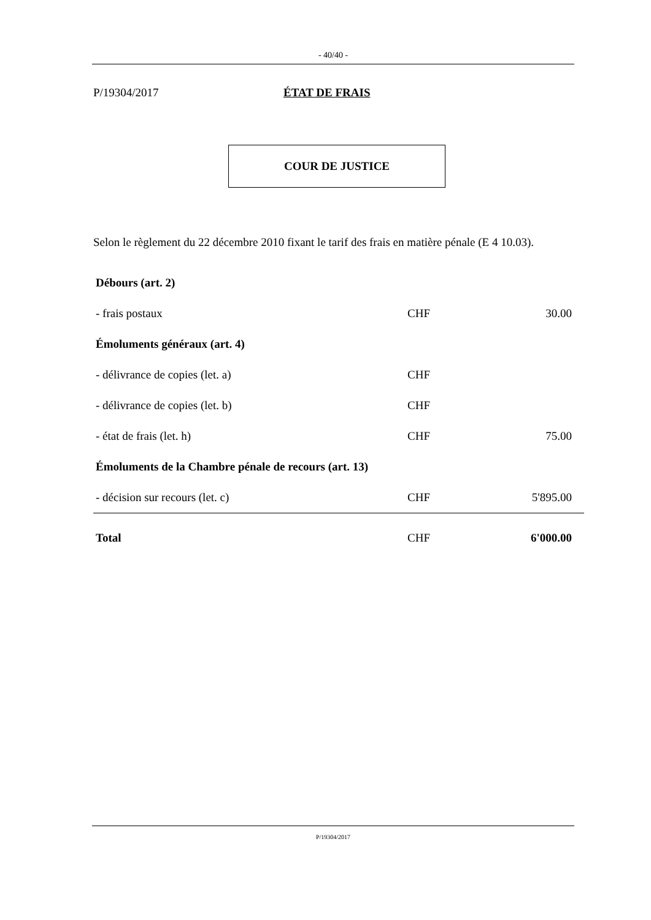- 40/40 -
P/19304/2017 ÉTAT DE FRAIS
COUR DE JUSTICE
Selon le règlement du 22 décembre 2010 fixant le tarif des frais en matière pénale (E 4 10.03).
| Débours (art. 2) | | |
| - frais postaux | CHF | 30.00 |
| Émoluments généraux (art. 4) | | |
| - délivrance de copies (let. a) | CHF | |
| - délivrance de copies (let. b) | CHF | |
| - état de frais (let. h) | CHF | 75.00 |
| Émoluments de la Chambre pénale de recours (art. 13) | | |
| - décision sur recours (let. c) | CHF | 5'895.00 |
| Total | CHF | 6'000.00 |
P/19304/2017